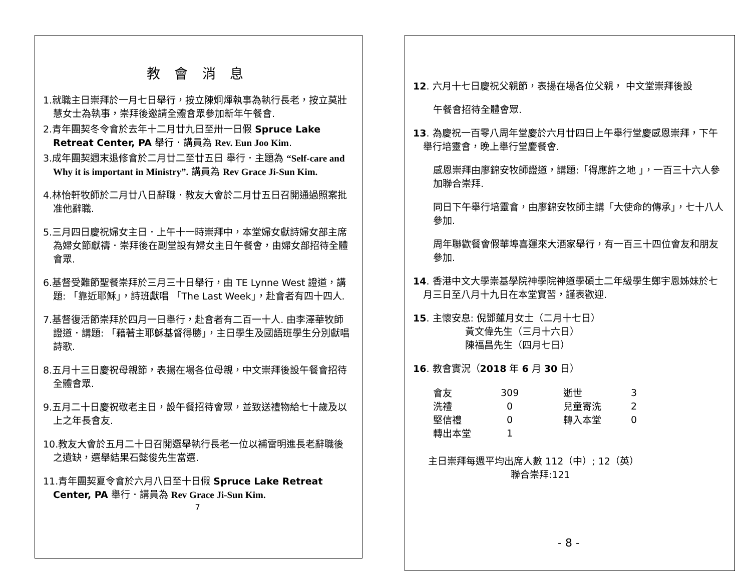教 會 消 息
1.就職主日崇拜於一月七日舉行，按立陳炯煇執事為執行長老，按立莫壯慧女士為執事，崇拜後邀請全體會眾參加新年午餐會.
2.青年團契冬令會於去年十二月廿九日至卅一日假 Spruce Lake Retreat Center, PA 舉行．講員為 Rev. Eun Joo Kim.
3.成年團契週末退修會於二月廿二至廿五日 舉行．主題為 “Self-care and Why it is important in Ministry”. 講員為 Rev Grace Ji-Sun Kim.
4.林怡軒牧師於二月廿八日辭職．教友大會於二月廿五日召開通過照案批准他辭職.
5.三月四日慶祝婦女主日．上午十一時崇拜中，本堂婦女獻詩婦女部主席為婦女節獻禱．崇拜後在副堂設有婦女主日午餐會，由婦女部招待全體會眾.
6.基督受難節聖餐崇拜於三月三十日舉行，由 TE Lynne West 證道，講題: 「靠近耶穌」，詩班獻唱 「The Last Week」，赴會者有四十四人.
7.基督復活節崇拜於四月一日舉行，赴會者有二百一十人. 由李澤華牧師證道．講題: 「藉著主耶穌基督得勝」，主日學生及國語班學生分別獻唱詩歌.
8.五月十三日慶祝母親節，表揚在場各位母親，中文崇拜後設午餐會招待全體會眾.
9.五月二十日慶祝敬老主日，設午餐招待會眾，並致送禮物給七十歲及以上之年長會友.
10.教友大會於五月二十日召開選舉執行長老一位以補雷明進長老辭職後之遺缺，選舉結果石懿俊先生當選.
11.青年團契夏令會於六月八日至十日假 Spruce Lake Retreat Center, PA 舉行．講員為 Rev Grace Ji-Sun Kim.
7
12. 六月十七日慶祝父親節，表揚在場各位父親， 中文堂崇拜後設
午餐會招待全體會眾.
13. 為慶祝一百零八周年堂慶於六月廿四日上午舉行堂慶感恩崇拜，下午舉行培靈會，晚上舉行堂慶餐會.
感恩崇拜由廖錦安牧師證道，講題:「得應許之地 」，一百三十六人參加聯合崇拜.
同日下午舉行培靈會，由廖錦安牧師主講「大使命的傳承」，七十八人參加.
周年聯歡餐會假華埠喜運來大酒家舉行，有一百三十四位會友和朋友參加.
14. 香港中文大學崇基學院神學院神道學碩士二年級學生鄭宇恩姊妹於七月三日至八月十九日在本堂實習，謹表歡迎.
15. 主懷安息: 倪鄧蓮月女士（二月十七日）
黃文偉先生（三月十六日）
陳福昌先生（四月七日）
16. 教會實況（2018 年 6 月 30 日）
| 會友 | 309 | 逝世 | 3 |
| 洗禮 | 0 | 兒童寄洗 | 2 |
| 堅信禮 | 0 | 轉入本堂 | 0 |
| 轉出本堂 | 1 | | |
主日崇拜每週平均出席人數 112（中）; 12（英）
聯合崇拜:121
- 8 -